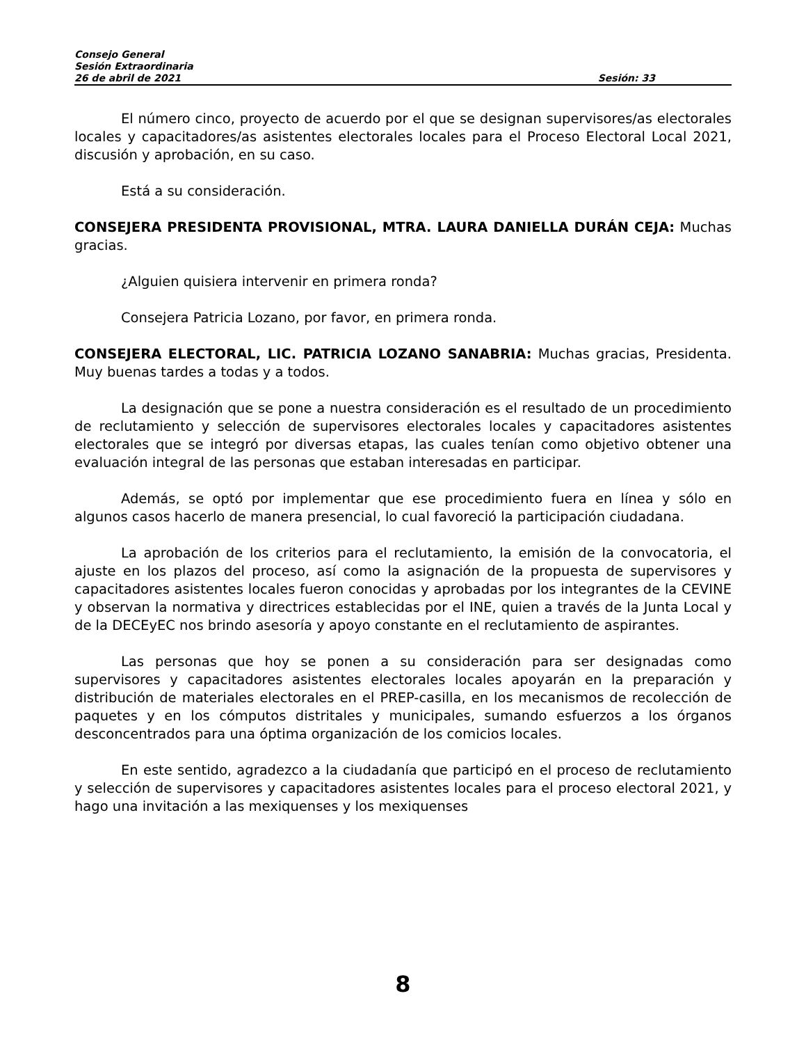Consejo General
Sesión Extraordinaria
26 de abril de 2021 Sesión: 33
El número cinco, proyecto de acuerdo por el que se designan supervisores/as electorales locales y capacitadores/as asistentes electorales locales para el Proceso Electoral Local 2021, discusión y aprobación, en su caso.
Está a su consideración.
CONSEJERA PRESIDENTA PROVISIONAL, MTRA. LAURA DANIELLA DURÁN CEJA: Muchas gracias.
¿Alguien quisiera intervenir en primera ronda?
Consejera Patricia Lozano, por favor, en primera ronda.
CONSEJERA ELECTORAL, LIC. PATRICIA LOZANO SANABRIA: Muchas gracias, Presidenta. Muy buenas tardes a todas y a todos.
La designación que se pone a nuestra consideración es el resultado de un procedimiento de reclutamiento y selección de supervisores electorales locales y capacitadores asistentes electorales que se integró por diversas etapas, las cuales tenían como objetivo obtener una evaluación integral de las personas que estaban interesadas en participar.
Además, se optó por implementar que ese procedimiento fuera en línea y sólo en algunos casos hacerlo de manera presencial, lo cual favoreció la participación ciudadana.
La aprobación de los criterios para el reclutamiento, la emisión de la convocatoria, el ajuste en los plazos del proceso, así como la asignación de la propuesta de supervisores y capacitadores asistentes locales fueron conocidas y aprobadas por los integrantes de la CEVINE y observan la normativa y directrices establecidas por el INE, quien a través de la Junta Local y de la DECEyEC nos brindo asesoría y apoyo constante en el reclutamiento de aspirantes.
Las personas que hoy se ponen a su consideración para ser designadas como supervisores y capacitadores asistentes electorales locales apoyarán en la preparación y distribución de materiales electorales en el PREP-casilla, en los mecanismos de recolección de paquetes y en los cómputos distritales y municipales, sumando esfuerzos a los órganos desconcentrados para una óptima organización de los comicios locales.
En este sentido, agradezco a la ciudadanía que participó en el proceso de reclutamiento y selección de supervisores y capacitadores asistentes locales para el proceso electoral 2021, y hago una invitación a las mexiquenses y los mexiquenses
8